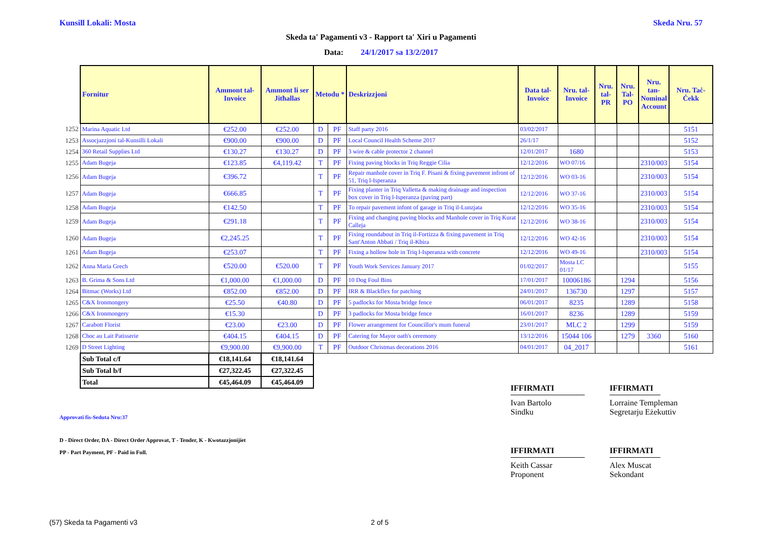Kunsill Lokali: Mosta Skeda Nru. 57
Skeda ta' Pagamenti v3 - Rapport ta' Xiri u Pagamenti
Data: 24/1/2017 sa 13/2/2017
| | Fornitur | Ammont tal-Invoice | Ammont li ser Jitħallas | Metodu * | | Deskrizzjoni | Data tal-Invoice | Nru. tal-Invoice | Nru. tal-PR | Nru. Tal-PO | Nru. tan-Nominal Account | Nru. Taċ-Ċekk |
| 1252 | Marina Aquatic Ltd | €252.00 | €252.00 | D | PF | Staff party 2016 | 03/02/2017 | | | | | 5151 |
| 1253 | Assocjazzjoni tal-Kunsilli Lokali | €900.00 | €900.00 | D | PF | Local Council Health Scheme 2017 | 26/1/17 | | | | | 5152 |
| 1254 | 360 Retail Supplies Ltd | €130.27 | €130.27 | D | PF | 3 wire & cable protector 2 channel | 12/01/2017 | 1680 | | | | 5153 |
| 1255 | Adam Bugeja | €123.85 | €4,119.42 | T | PF | Fixing paving blocks in Triq Reggie Cilia | 12/12/2016 | WO 07/16 | | | 2310/003 | 5154 |
| 1256 | Adam Bugeja | €396.72 | | T | PF | Repair manhole cover in Triq F. Pisani & fixing pavement infront of 51, Triq l-Isperanza | 12/12/2016 | WO 03-16 | | | 2310/003 | 5154 |
| 1257 | Adam Bugeja | €666.85 | | T | PF | Fixing planter in Triq Valletta & making drainage and inspection box cover in Triq l-Isperanza (paving part) | 12/12/2016 | WO 37-16 | | | 2310/003 | 5154 |
| 1258 | Adam Bugeja | €142.50 | | T | PF | To repair pavement infont of garage in Triq il-Lunzjata | 12/12/2016 | WO 35-16 | | | 2310/003 | 5154 |
| 1259 | Adam Bugeja | €291.18 | | T | PF | Fixing and changing paving blocks and Manhole cover in Triq Kurat Calleja | 12/12/2016 | WO 38-16 | | | 2310/003 | 5154 |
| 1260 | Adam Bugeja | €2,245.25 | | T | PF | Fixing roundabout in Triq il-Fortizza & fixing pavement in Triq Sant'Anton Abbati / Triq il-Kbira | 12/12/2016 | WO 42-16 | | | 2310/003 | 5154 |
| 1261 | Adam Bugeja | €253.07 | | T | PF | Fixing a hollow hole in Triq l-Isperanza with concrete | 12/12/2016 | WO 49-16 | | | 2310/003 | 5154 |
| 1262 | Anna Maria Grech | €520.00 | €520.00 | T | PF | Youth Work Services January 2017 | 01/02/2017 | Mosta LC 01/17 | | | | 5155 |
| 1263 | B. Grima & Sons Ltd | €1,000.00 | €1,000.00 | D | PF | 10 Dog Foul Bins | 17/01/2017 | 10006186 | | 1294 | | 5156 |
| 1264 | Bitmac (Works) Ltd | €852.00 | €852.00 | D | PF | IRR & Blackflex for patching | 24/01/2017 | 136730 | | 1297 | | 5157 |
| 1265 | C&X Ironmongery | €25.50 | €40.80 | D | PF | 5 padlocks for Mosta bridge fence | 06/01/2017 | 8235 | | 1289 | | 5158 |
| 1266 | C&X Ironmongery | €15.30 | | D | PF | 3 padlocks for Mosta bridge fence | 16/01/2017 | 8236 | | 1289 | | 5159 |
| 1267 | Carabott Florist | €23.00 | €23.00 | D | PF | Flower arrangement for Councillor's mum funeral | 23/01/2017 | MLC 2 | | 1299 | | 5159 |
| 1268 | Choc au Lait Patisserie | €404.15 | €404.15 | D | PF | Catering for Mayor oath's ceremony | 13/12/2016 | 15044 106 | | 1279 | 3360 | 5160 |
| 1269 | D Street Lighting | €9,900.00 | €9,900.00 | T | PF | Outdoor Christmas decorations 2016 | 04/01/2017 | 04_2017 | | | | 5161 |
| | Sub Total c/f | €18,141.64 | €18,141.64 | | | | | | | | | |
| | Sub Total b/f | €27,322.45 | €27,322.45 | | | | | | | | | |
| | Total | €45,464.09 | €45,464.09 | | | | | | | | | |
Approvati fis-Seduta Nru:37
D - Direct Order, DA - Direct Order Approvat, T - Tender, K - Kwotazzjonijiet
PP - Part Payment, PF - Paid in Full.
IFFIRMATI
Ivan Bartolo
Sindku
IFFIRMATI
Lorraine Templeman
Segretarju Eżekuttiv
IFFIRMATI
Keith Cassar
Proponent
IFFIRMATI
Alex Muscat
Sekondant
(57) Skeda ta Pagamenti v3 2 of 5